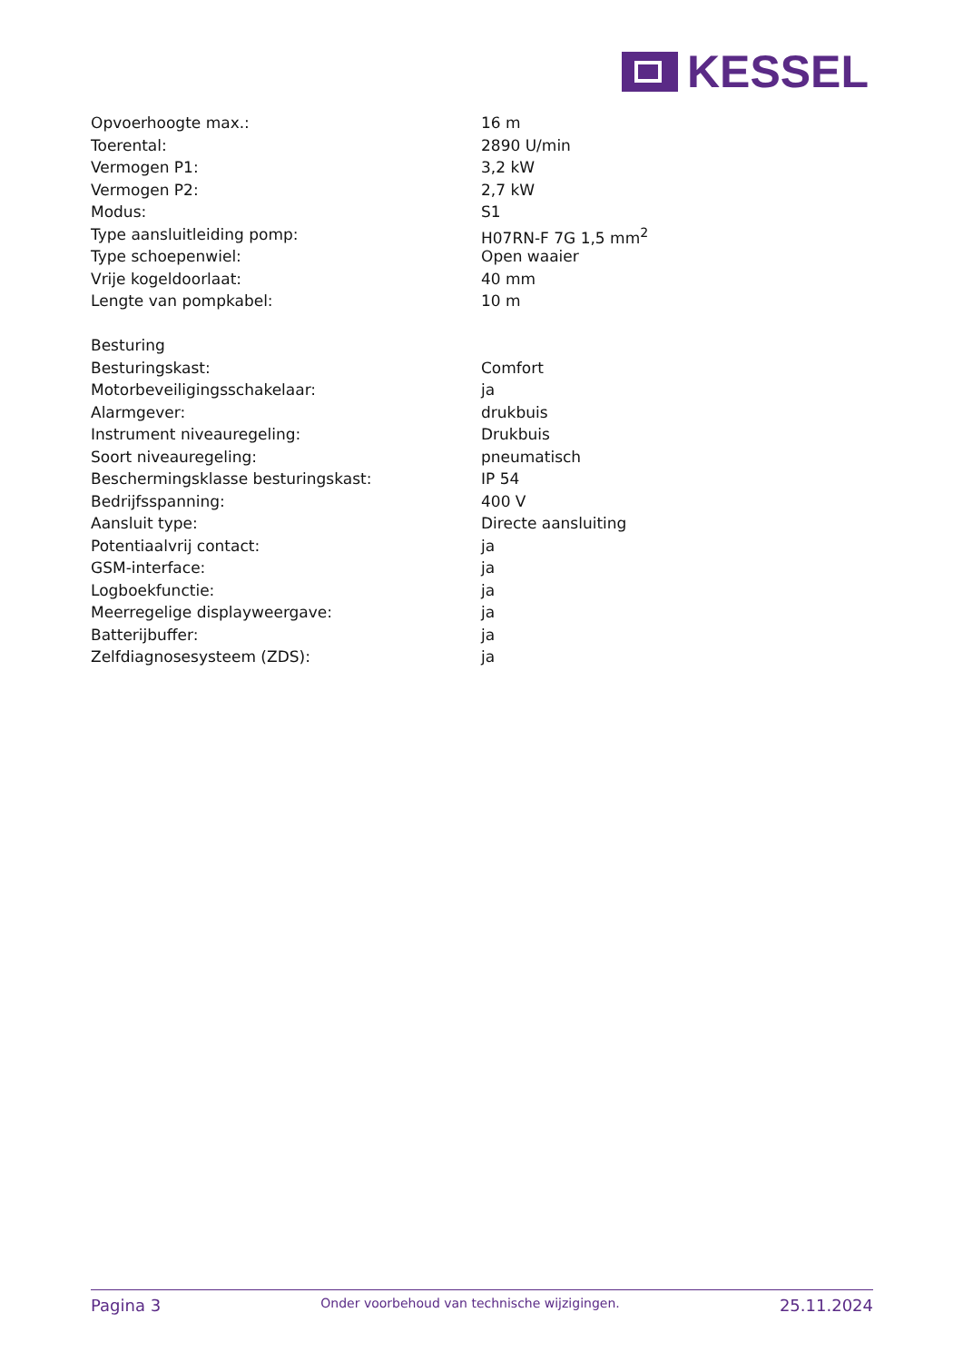KESSEL
| Opvoerhoogte max.: | 16 m |
| Toerental: | 2890 U/min |
| Vermogen P1: | 3,2 kW |
| Vermogen P2: | 2,7 kW |
| Modus: | S1 |
| Type aansluitleiding pomp: | H07RN-F 7G 1,5 mm<sup>2</sup> |
| Type schoepenwiel: | Open waaier |
| Vrije kogeldoorlaat: | 40 mm |
| Lengte van pompkabel: | 10 m |
| Besturing | |
| Besturingskast: | Comfort |
| Motorbeveiligingsschakelaar: | ja |
| Alarmgever: | drukbuis |
| Instrument niveauregeling: | Drukbuis |
| Soort niveauregeling: | pneumatisch |
| Beschermingsklasse besturingskast: | IP 54 |
| Bedrijfsspanning: | 400 V |
| Aansluit type: | Directe aansluiting |
| Potentiaalvrij contact: | ja |
| GSM-interface: | ja |
| Logboekfunctie: | ja |
| Meerregelige displayweergave: | ja |
| Batterijbuffer: | ja |
| Zelfdiagnosesysteem (ZDS): | ja |
Pagina 3 Onder voorbehoud van technische wijzigingen. 25.11.2024